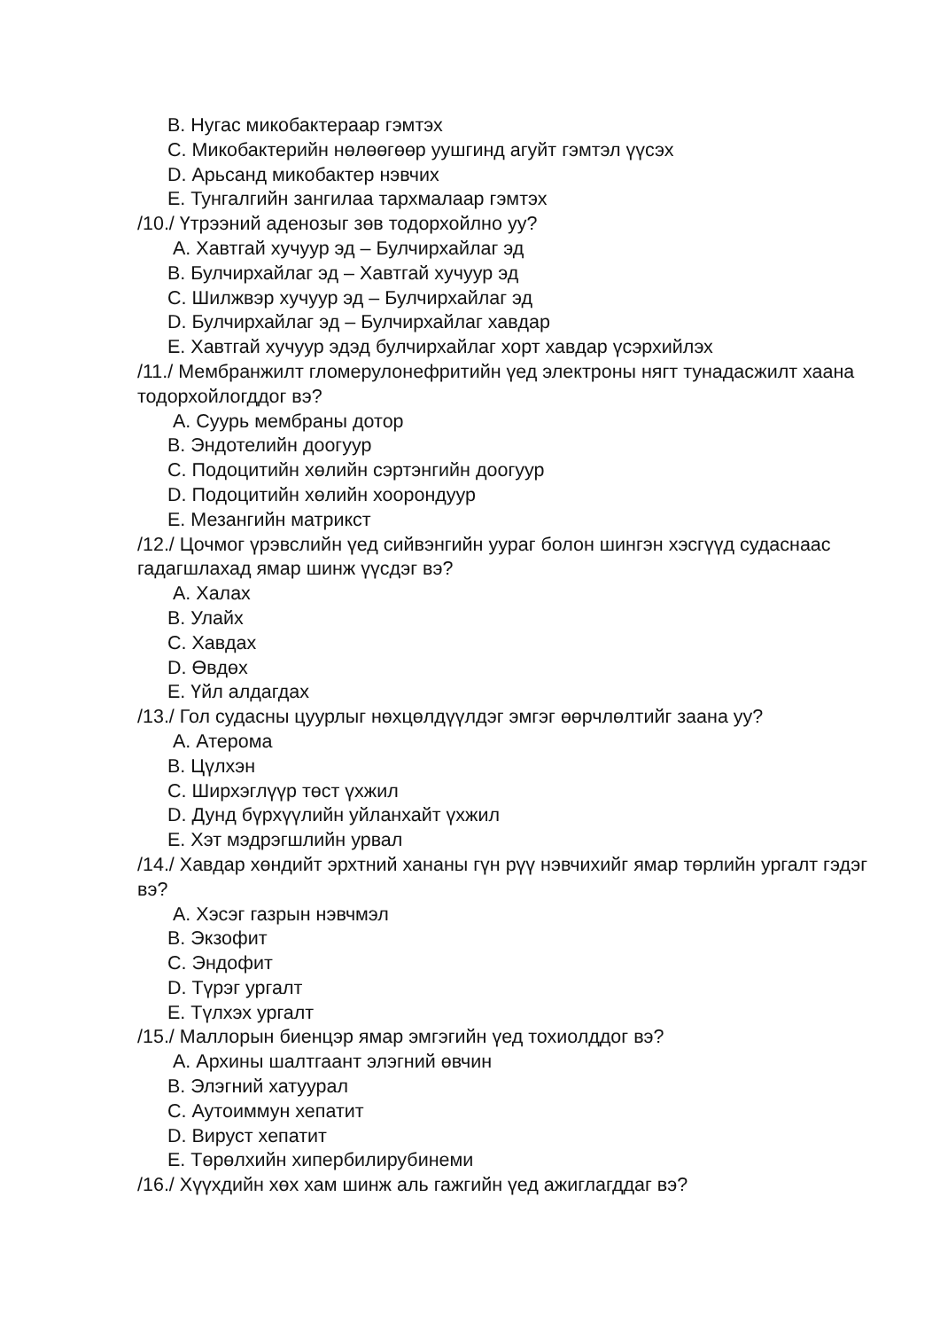B. Нугас микобактераар гэмтэх
C. Микобактерийн нөлөөгөөр уушгинд агуйт гэмтэл үүсэх
D. Арьсанд микобактер нэвчих
E. Тунгалгийн зангилаа тархмалаар гэмтэх
/10./ Үтрээний аденозыг зөв тодорхойлно уу?
A. Хавтгай хучуур эд – Булчирхайлаг эд
B. Булчирхайлаг эд – Хавтгай хучуур эд
C. Шилжвэр хучуур эд – Булчирхайлаг эд
D. Булчирхайлаг эд – Булчирхайлаг хавдар
E. Хавтгай хучуур эдэд булчирхайлаг хорт хавдар үсэрхийлэх
/11./ Мембранжилт гломерулонефритийн үед электроны нягт тунадасжилт хаана тодорхойлогддог вэ?
A. Суурь мембраны дотор
B. Эндотелийн доогуур
C. Подоцитийн хөлийн сэртэнгийн доогуур
D. Подоцитийн хөлийн хоорондуур
E. Мезангийн матрикст
/12./ Цочмог үрэвслийн үед сийвэнгийн уураг болон шингэн хэсгүүд судаснаас гадагшлахад ямар шинж үүсдэг вэ?
A. Халах
B. Улайх
C. Хавдах
D. Өвдөх
E. Үйл алдагдах
/13./ Гол судасны цуурлыг нөхцөлдүүлдэг эмгэг өөрчлөлтийг заана уу?
A. Атерома
B. Цүлхэн
C. Ширхэглүүр төст үхжил
D. Дунд бүрхүүлийн уйланхайт үхжил
E. Хэт мэдрэгшлийн урвал
/14./ Хавдар хөндийт эрхтний хананы гүн рүү нэвчихийг ямар төрлийн ургалт гэдэг вэ?
A. Хэсэг газрын нэвчмэл
B. Экзофит
C. Эндофит
D. Түрэг ургалт
E. Түлхэх ургалт
/15./ Маллорын биенцэр ямар эмгэгийн үед тохиолддог вэ?
A. Архины шалтгаант элэгний өвчин
B. Элэгний хатуурал
C. Аутоиммун хепатит
D. Вируст хепатит
E. Төрөлхийн хипербилирубинеми
/16./ Хүүхдийн хөх хам шинж аль гажгийн үед ажиглагддаг вэ?